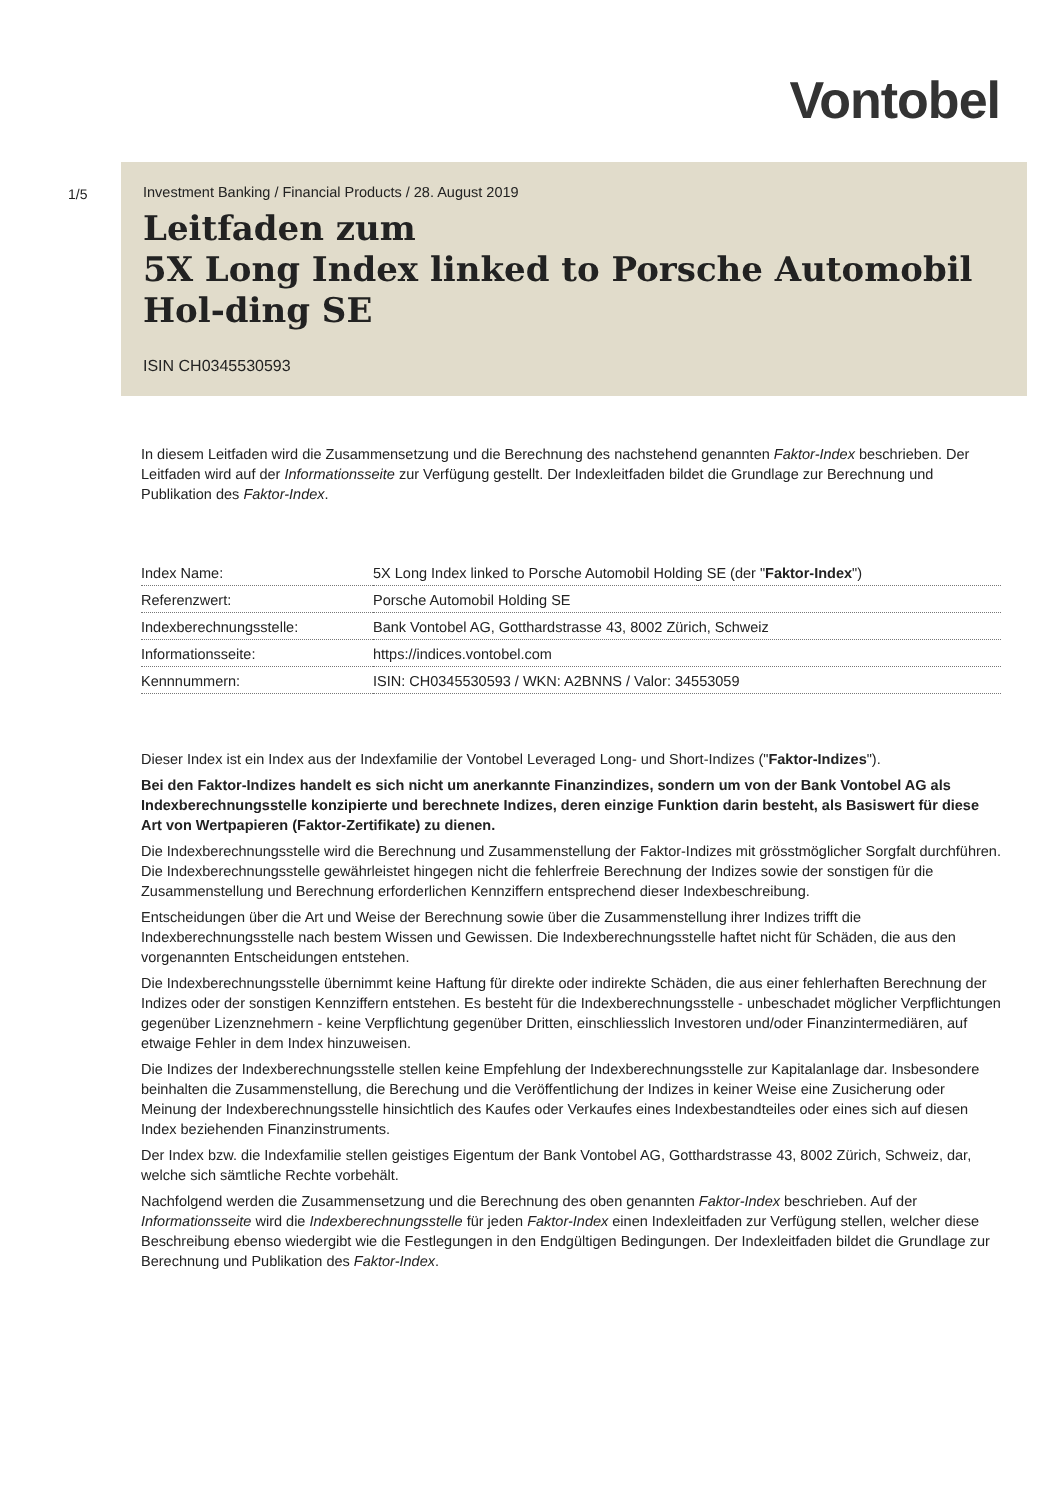Vontobel
1/5
Investment Banking / Financial Products / 28. August 2019
Leitfaden zum
5X Long Index linked to Porsche Automobil Hol-ding SE
ISIN CH0345530593
In diesem Leitfaden wird die Zusammensetzung und die Berechnung des nachstehend genannten Faktor-Index beschrieben. Der Leitfaden wird auf der Informationsseite zur Verfügung gestellt. Der Indexleitfaden bildet die Grundlage zur Berechnung und Publikation des Faktor-Index.
| Index Name: | 5X Long Index linked to Porsche Automobil Holding SE (der " Faktor-Index ") |
| Referenzwert: | Porsche Automobil Holding SE |
| Indexberechnungsstelle: | Bank Vontobel AG, Gotthardstrasse 43, 8002 Zürich, Schweiz |
| Informationsseite: | https://indices.vontobel.com |
| Kennnummern: | ISIN: CH0345530593 / WKN: A2BNNS / Valor: 34553059 |
Dieser Index ist ein Index aus der Indexfamilie der Vontobel Leveraged Long- und Short-Indizes ("Faktor-Indizes").
Bei den Faktor-Indizes handelt es sich nicht um anerkannte Finanzindizes, sondern um von der Bank Vontobel AG als Indexberechnungsstelle konzipierte und berechnete Indizes, deren einzige Funktion darin besteht, als Basiswert für diese Art von Wertpapieren (Faktor-Zertifikate) zu dienen.
Die Indexberechnungsstelle wird die Berechnung und Zusammenstellung der Faktor-Indizes mit grösstmöglicher Sorgfalt durchführen. Die Indexberechnungsstelle gewährleistet hingegen nicht die fehlerfreie Berechnung der Indizes sowie der sonstigen für die Zusammenstellung und Berechnung erforderlichen Kennziffern entsprechend dieser Indexbeschreibung.
Entscheidungen über die Art und Weise der Berechnung sowie über die Zusammenstellung ihrer Indizes trifft die Indexberechnungsstelle nach bestem Wissen und Gewissen. Die Indexberechnungsstelle haftet nicht für Schäden, die aus den vorgenannten Entscheidungen entstehen.
Die Indexberechnungsstelle übernimmt keine Haftung für direkte oder indirekte Schäden, die aus einer fehlerhaften Berechnung der Indizes oder der sonstigen Kennziffern entstehen. Es besteht für die Indexberechnungsstelle - unbeschadet möglicher Verpflichtungen gegenüber Lizenznehmern - keine Verpflichtung gegenüber Dritten, einschliesslich Investoren und/oder Finanzintermediären, auf etwaige Fehler in dem Index hinzuweisen.
Die Indizes der Indexberechnungsstelle stellen keine Empfehlung der Indexberechnungsstelle zur Kapitalanlage dar. Insbesondere beinhalten die Zusammenstellung, die Berechung und die Veröffentlichung der Indizes in keiner Weise eine Zusicherung oder Meinung der Indexberechnungsstelle hinsichtlich des Kaufes oder Verkaufes eines Indexbestandteiles oder eines sich auf diesen Index beziehenden Finanzinstruments.
Der Index bzw. die Indexfamilie stellen geistiges Eigentum der Bank Vontobel AG, Gotthardstrasse 43, 8002 Zürich, Schweiz, dar, welche sich sämtliche Rechte vorbehält.
Nachfolgend werden die Zusammensetzung und die Berechnung des oben genannten Faktor-Index beschrieben. Auf der Informationsseite wird die Indexberechnungsstelle für jeden Faktor-Index einen Indexleitfaden zur Verfügung stellen, welcher diese Beschreibung ebenso wiedergibt wie die Festlegungen in den Endgültigen Bedingungen. Der Indexleitfaden bildet die Grundlage zur Berechnung und Publikation des Faktor-Index.